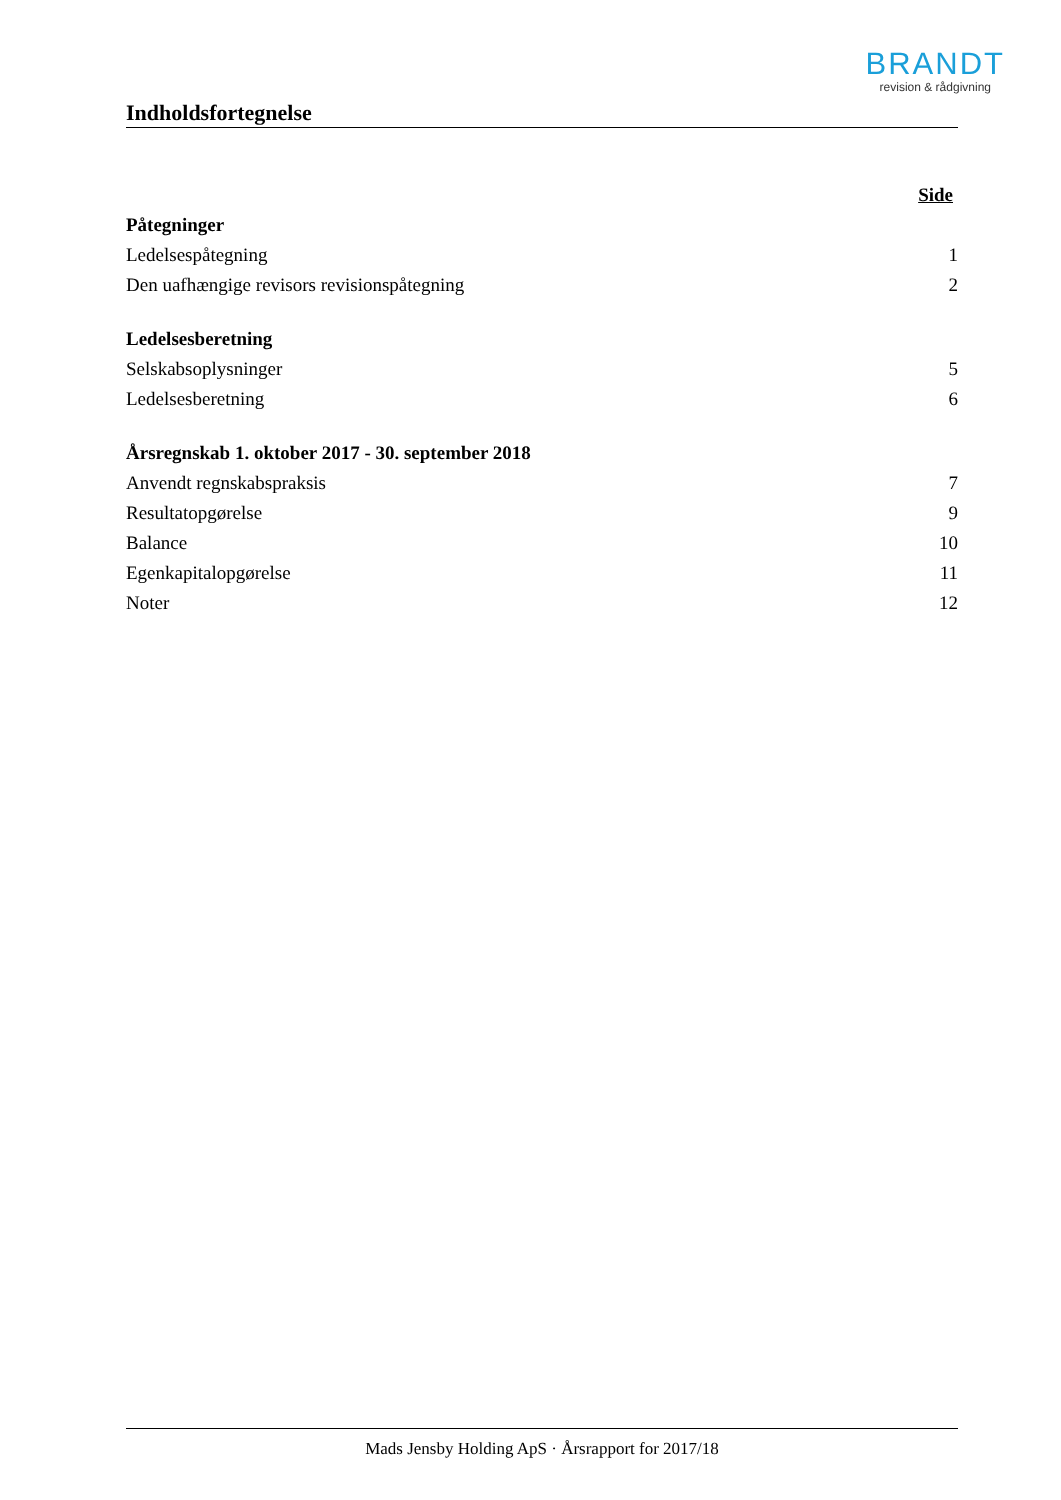BRANDT
revision & rådgivning
Indholdsfortegnelse
Side
Påtegninger
Ledelsespåtegning 1
Den uafhængige revisors revisionspåtegning 2
Ledelsesberetning
Selskabsoplysninger 5
Ledelsesberetning 6
Årsregnskab 1. oktober 2017 - 30. september 2018
Anvendt regnskabspraksis 7
Resultatopgørelse 9
Balance 10
Egenkapitalopgørelse 11
Noter 12
Mads Jensby Holding ApS · Årsrapport for 2017/18